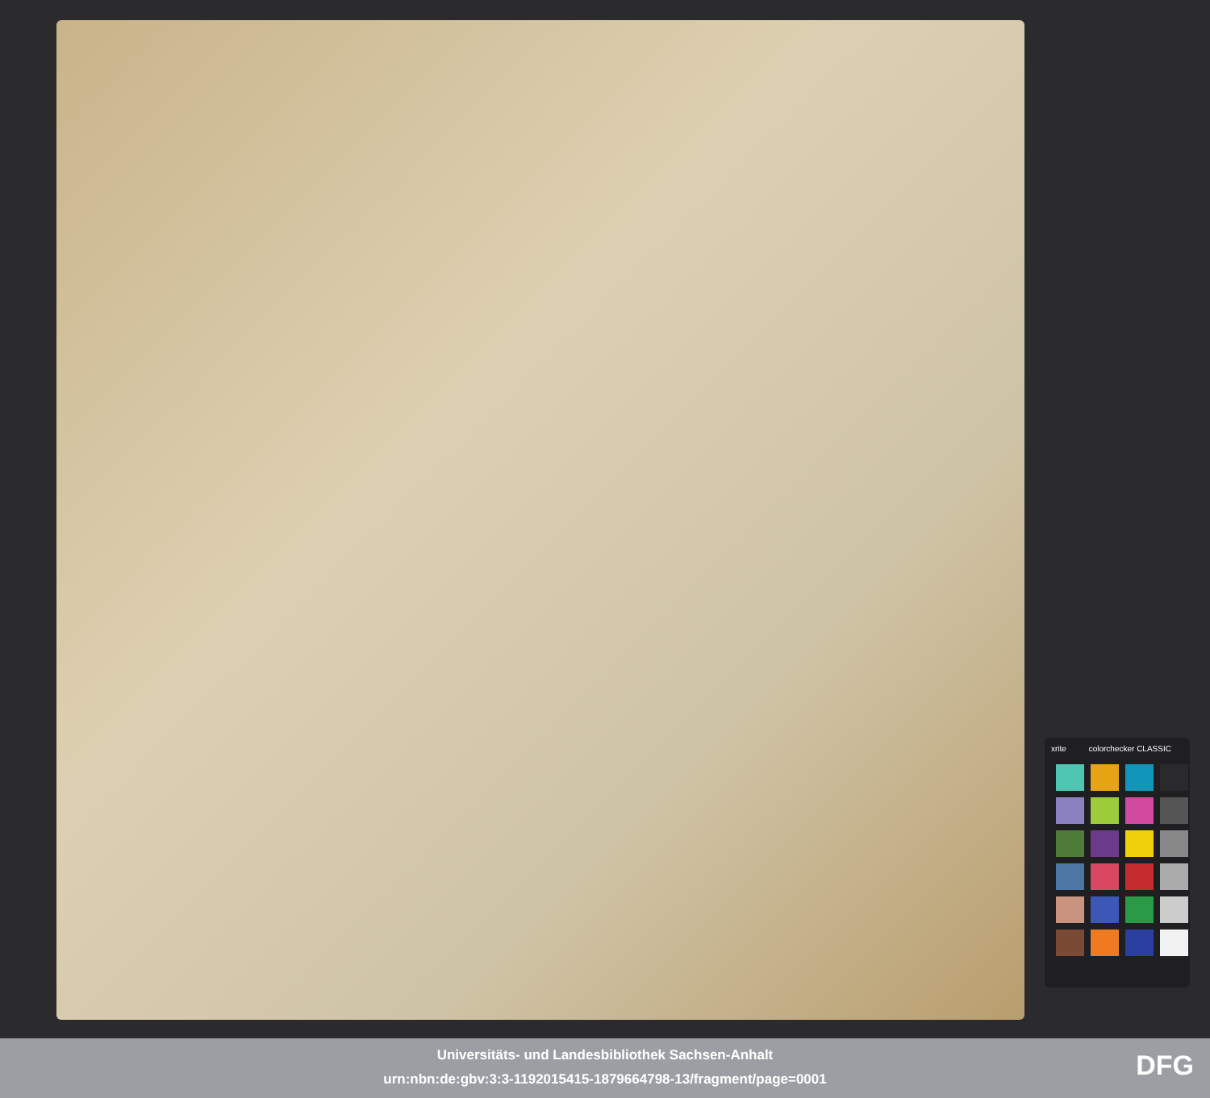xrite colorchecker CLASSIC
Universitäts- und Landesbibliothek Sachsen-Anhalt
urn:nbn:de:gbv:3:3-1192015415-1879664798-13/fragment/page=0001
DFG